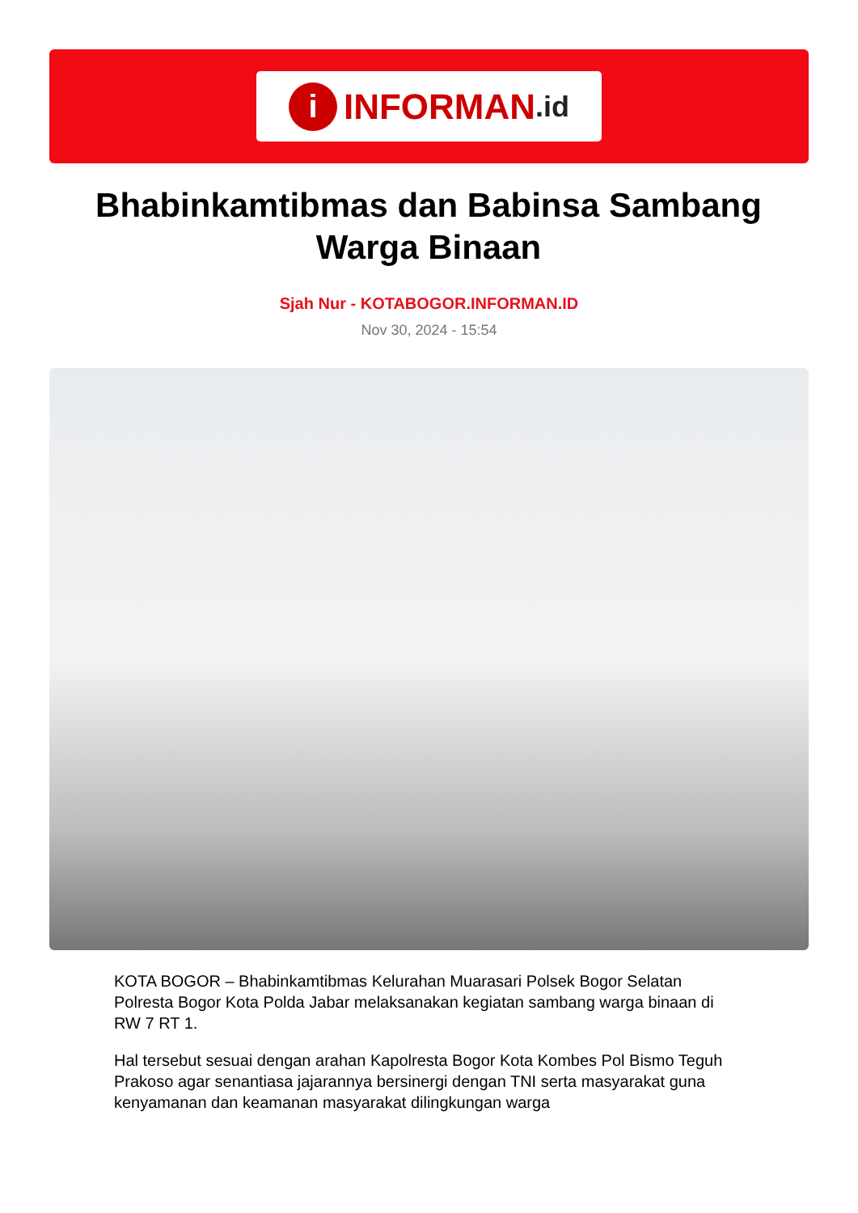i INFORMAN.id
Bhabinkamtibmas dan Babinsa Sambang Warga Binaan
Sjah Nur - KOTABOGOR.INFORMAN.ID
Nov 30, 2024 - 15:54
KOTA BOGOR – Bhabinkamtibmas Kelurahan Muarasari Polsek Bogor Selatan Polresta Bogor Kota Polda Jabar melaksanakan kegiatan sambang warga binaan di RW 7 RT 1.
Hal tersebut sesuai dengan arahan Kapolresta Bogor Kota Kombes Pol Bismo Teguh Prakoso agar senantiasa jajarannya bersinergi dengan TNI serta masyarakat guna kenyamanan dan keamanan masyarakat dilingkungan warga